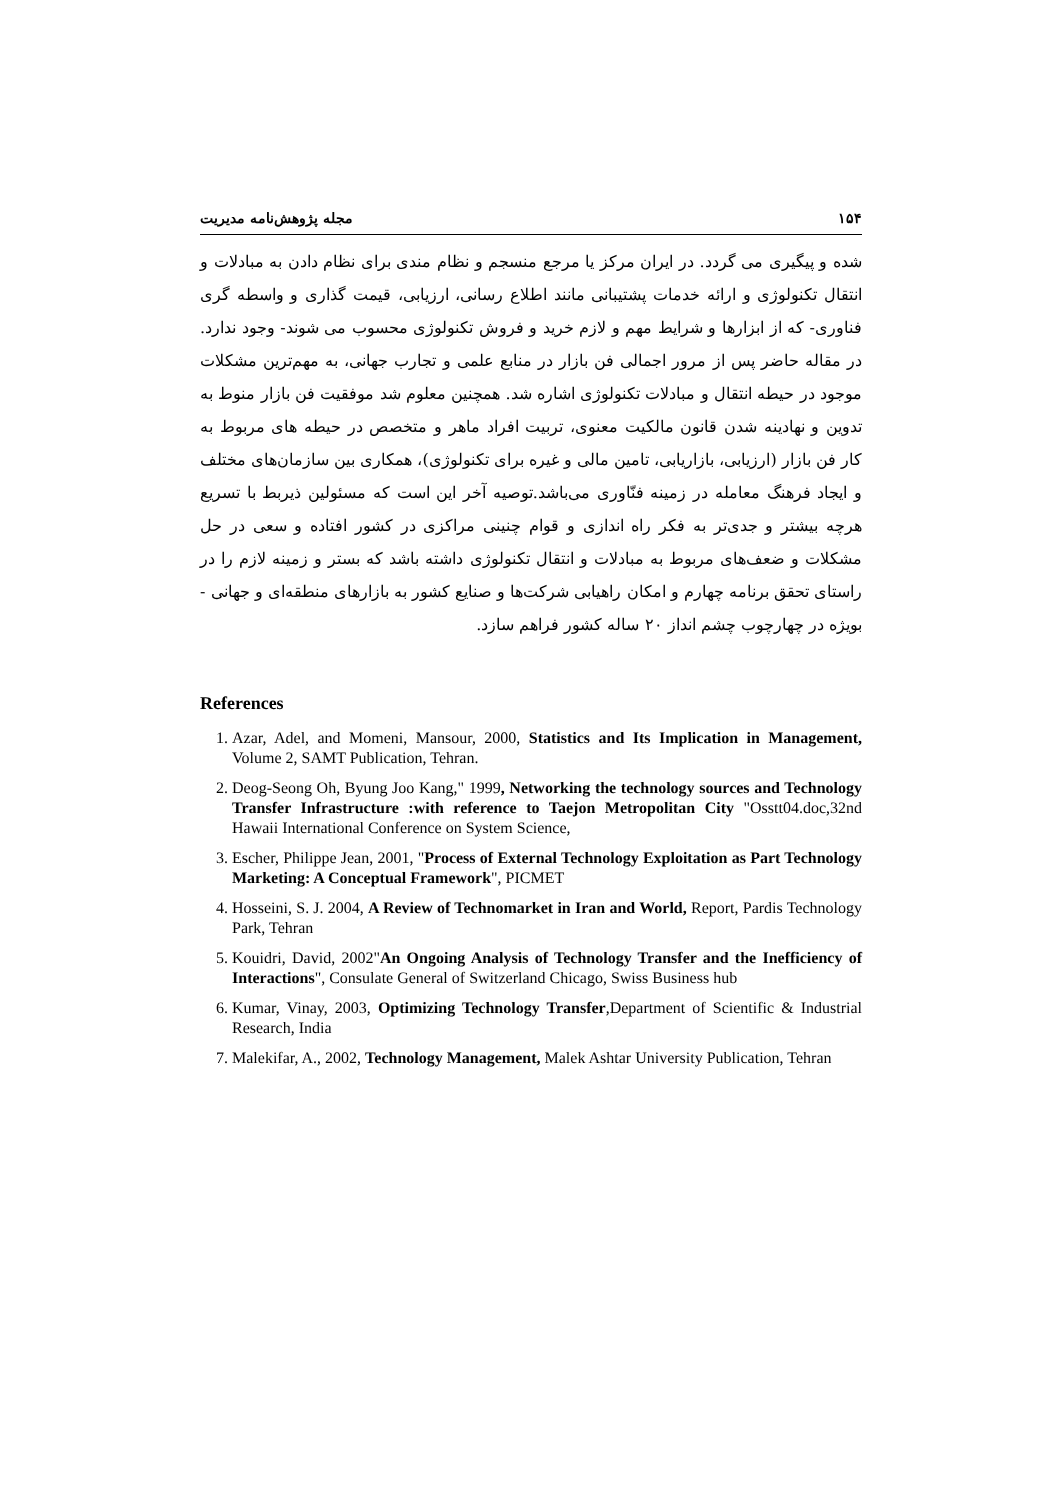۱۵۴ مجله پژوهش‌نامه مدیریت
شده و پیگیری می گردد. در ایران مرکز یا مرجع منسجم و نظام مندی برای نظام دادن به مبادلات و انتقال تکنولوژی و ارائه خدمات پشتیبانی مانند اطلاع رسانی، ارزیابی، قیمت گذاری و واسطه گری فناوری- که از ابزارها و شرایط مهم و لازم خرید و فروش تکنولوژی محسوب می شوند- وجود ندارد. در مقاله حاضر پس از مرور اجمالی فن بازار در منابع علمی و تجارب جهانی، به مهم‌ترین مشکلات موجود در حیطه انتقال و مبادلات تکنولوژی اشاره شد. همچنین معلوم شد موفقیت فن بازار منوط به تدوین و نهادینه شدن قانون مالکیت معنوی، تربیت افراد ماهر و متخصص در حیطه های مربوط به کار فن بازار (ارزیابی، بازاریابی، تامین مالی و غیره برای تکنولوژی)، همکاری بین سازمان‌های مختلف و ایجاد فرهنگ معامله در زمینه فنّاوری می‌باشد.توصیه آخر این است که مسئولین ذیربط با تسریع هرچه بیشتر و جدی‌تر به فکر راه اندازی و قوام چنینی مراکزی در کشور افتاده و سعی در حل مشکلات و ضعف‌های مربوط به مبادلات و انتقال تکنولوژی داشته باشد که بستر و زمینه لازم را در راستای تحقق برنامه چهارم و امکان راهیابی شرکت‌ها و صنایع کشور به بازارهای منطقه‌ای و جهانی - بویژه در چهارچوب چشم انداز ۲۰ ساله کشور فراهم سازد.
References
1. Azar, Adel, and Momeni, Mansour, 2000, Statistics and Its Implication in Management, Volume 2, SAMT Publication, Tehran.
2. Deog-Seong Oh, Byung Joo Kang," 1999, Networking the technology sources and Technology Transfer Infrastructure :with reference to Taejon Metropolitan City "Osstt04.doc,32nd Hawaii International Conference on System Science,
3. Escher, Philippe Jean, 2001, "Process of External Technology Exploitation as Part Technology Marketing: A Conceptual Framework", PICMET
4. Hosseini, S. J. 2004, A Review of Technomarket in Iran and World, Report, Pardis Technology Park, Tehran
5. Kouidri, David, 2002"An Ongoing Analysis of Technology Transfer and the Inefficiency of Interactions", Consulate General of Switzerland Chicago, Swiss Business hub
6. Kumar, Vinay, 2003, Optimizing Technology Transfer,Department of Scientific & Industrial Research, India
7. Malekifar, A., 2002, Technology Management, Malek Ashtar University Publication, Tehran